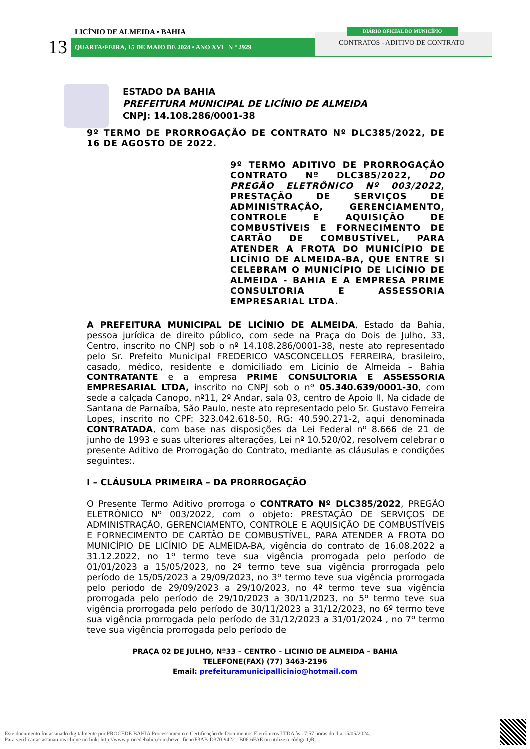LICÍNIO DE ALMEIDA • BAHIA
13 QUARTA•FEIRA, 15 DE MAIO DE 2024 • ANO XVI | N º 2929
DIÁRIO OFICIAL DO MUNICÍPIO
CONTRATOS - ADITIVO DE CONTRATO
ESTADO DA BAHIA
PREFEITURA MUNICIPAL DE LICÍNIO DE ALMEIDA
CNPJ: 14.108.286/0001-38
9º TERMO DE PRORROGAÇÃO DE CONTRATO Nº DLC385/2022, DE 16 DE AGOSTO DE 2022.
9º TERMO ADITIVO DE PRORROGAÇÃO CONTRATO Nº DLC385/2022, DO PREGÃO ELETRÔNICO Nº 003/2022, PRESTAÇÃO DE SERVIÇOS DE ADMINISTRAÇÃO, GERENCIAMENTO, CONTROLE E AQUISIÇÃO DE COMBUSTÍVEIS E FORNECIMENTO DE CARTÃO DE COMBUSTÍVEL, PARA ATENDER A FROTA DO MUNICÍPIO DE LICÍNIO DE ALMEIDA-BA, QUE ENTRE SI CELEBRAM O MUNICÍPIO DE LICÍNIO DE ALMEIDA - BAHIA E A EMPRESA PRIME CONSULTORIA E ASSESSORIA EMPRESARIAL LTDA.
A PREFEITURA MUNICIPAL DE LICÍNIO DE ALMEIDA, Estado da Bahia, pessoa jurídica de direito público, com sede na Praça do Dois de Julho, 33, Centro, inscrito no CNPJ sob o nº 14.108.286/0001-38, neste ato representado pelo Sr. Prefeito Municipal FREDERICO VASCONCELLOS FERREIRA, brasileiro, casado, médico, residente e domiciliado em Licínio de Almeida – Bahia CONTRATANTE e a empresa PRIME CONSULTORIA E ASSESSORIA EMPRESARIAL LTDA, inscrito no CNPJ sob o nº 05.340.639/0001-30, com sede a calçada Canopo, nº11, 2º Andar, sala 03, centro de Apoio II, Na cidade de Santana de Parnaíba, São Paulo, neste ato representado pelo Sr. Gustavo Ferreira Lopes, inscrito no CPF: 323.042.618-50, RG: 40.590.271-2, aqui denominada CONTRATADA, com base nas disposições da Lei Federal nº 8.666 de 21 de junho de 1993 e suas ulteriores alterações, Lei nº 10.520/02, resolvem celebrar o presente Aditivo de Prorrogação do Contrato, mediante as cláusulas e condições seguintes:.
I – CLÁUSULA PRIMEIRA – DA PRORROGAÇÃO
O Presente Termo Aditivo prorroga o CONTRATO Nº DLC385/2022, PREGÃO ELETRÔNICO Nº 003/2022, com o objeto: PRESTAÇÃO DE SERVIÇOS DE ADMINISTRAÇÃO, GERENCIAMENTO, CONTROLE E AQUISIÇÃO DE COMBUSTÍVEIS E FORNECIMENTO DE CARTÃO DE COMBUSTÍVEL, PARA ATENDER A FROTA DO MUNICÍPIO DE LICÍNIO DE ALMEIDA-BA, vigência do contrato de 16.08.2022 a 31.12.2022, no 1º termo teve sua vigência prorrogada pelo período de 01/01/2023 a 15/05/2023, no 2º termo teve sua vigência prorrogada pelo período de 15/05/2023 a 29/09/2023, no 3º termo teve sua vigência prorrogada pelo período de 29/09/2023 a 29/10/2023, no 4º termo teve sua vigência prorrogada pelo período de 29/10/2023 a 30/11/2023, no 5º termo teve sua vigência prorrogada pelo período de 30/11/2023 a 31/12/2023, no 6º termo teve sua vigência prorrogada pelo período de 31/12/2023 a 31/01/2024 , no 7º termo teve sua vigência prorrogada pelo período de
PRAÇA 02 DE JULHO, Nº33 – CENTRO – LICINIO DE ALMEIDA – BAHIA
TELEFONE(FAX) (77) 3463-2196
Email: prefeituramunicipallicinio@hotmail.com
Este documento foi assinado digitalmente por PROCEDE BAHIA Processamento e Certificação de Documentos Eletrônicos LTDA às 17:57 horas do dia 15/05/2024.
Para verificar as assinaturas clique no link: http://www.procedebahia.com.br/verificar/F3AB-D370-9422-1B06-6FAE ou utilize o código QR.